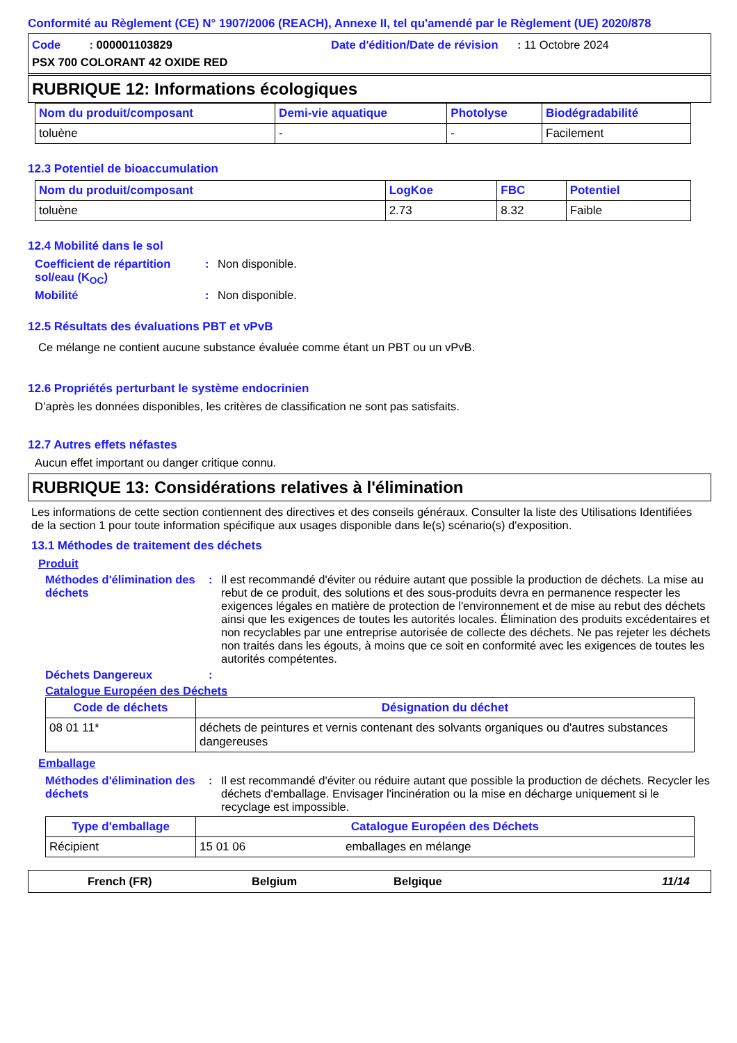Conformité au Règlement (CE) N° 1907/2006 (REACH), Annexe II, tel qu'amendé par le Règlement (UE) 2020/878
Code : 000001103829
Date d'édition/Date de révision : 11 Octobre 2024
PSX 700 COLORANT 42 OXIDE RED
RUBRIQUE 12: Informations écologiques
| Nom du produit/composant | Demi-vie aquatique | Photolyse | Biodégradabilité |
| --- | --- | --- | --- |
| toluène | - | - | Facilement |
12.3 Potentiel de bioaccumulation
| Nom du produit/composant | LogKoe | FBC | Potentiel |
| --- | --- | --- | --- |
| toluène | 2.73 | 8.32 | Faible |
12.4 Mobilité dans le sol
Coefficient de répartition sol/eau (K<sub>OC</sub>)
: Non disponible.
Mobilité : Non disponible.
12.5 Résultats des évaluations PBT et vPvB
Ce mélange ne contient aucune substance évaluée comme étant un PBT ou un vPvB.
12.6 Propriétés perturbant le système endocrinien
D’après les données disponibles, les critères de classification ne sont pas satisfaits.
12.7 Autres effets néfastes
Aucun effet important ou danger critique connu.
RUBRIQUE 13: Considérations relatives à l'élimination
Les informations de cette section contiennent des directives et des conseils généraux. Consulter la liste des Utilisations Identifiées de la section 1 pour toute information spécifique aux usages disponible dans le(s) scénario(s) d'exposition.
13.1 Méthodes de traitement des déchets
Produit
Méthodes d'élimination des déchets
: Il est recommandé d'éviter ou réduire autant que possible la production de déchets. La mise au rebut de ce produit, des solutions et des sous-produits devra en permanence respecter les exigences légales en matière de protection de l'environnement et de mise au rebut des déchets ainsi que les exigences de toutes les autorités locales. Élimination des produits excédentaires et non recyclables par une entreprise autorisée de collecte des déchets. Ne pas rejeter les déchets non traités dans les égouts, à moins que ce soit en conformité avec les exigences de toutes les autorités compétentes.
Déchets Dangereux :
Catalogue Européen des Déchets
| Code de déchets | Désignation du déchet |
| --- | --- |
| 08 01 11* | déchets de peintures et vernis contenant des solvants organiques ou d'autres substances dangereuses |
Emballage
Méthodes d'élimination des déchets
: Il est recommandé d'éviter ou réduire autant que possible la production de déchets. Recycler les déchets d'emballage. Envisager l'incinération ou la mise en décharge uniquement si le recyclage est impossible.
| Type d'emballage | Catalogue Européen des Déchets | |
| --- | --- | --- |
| Récipient | 15 01 06 | emballages en mélange |
French (FR) Belgium Belgique 11/14